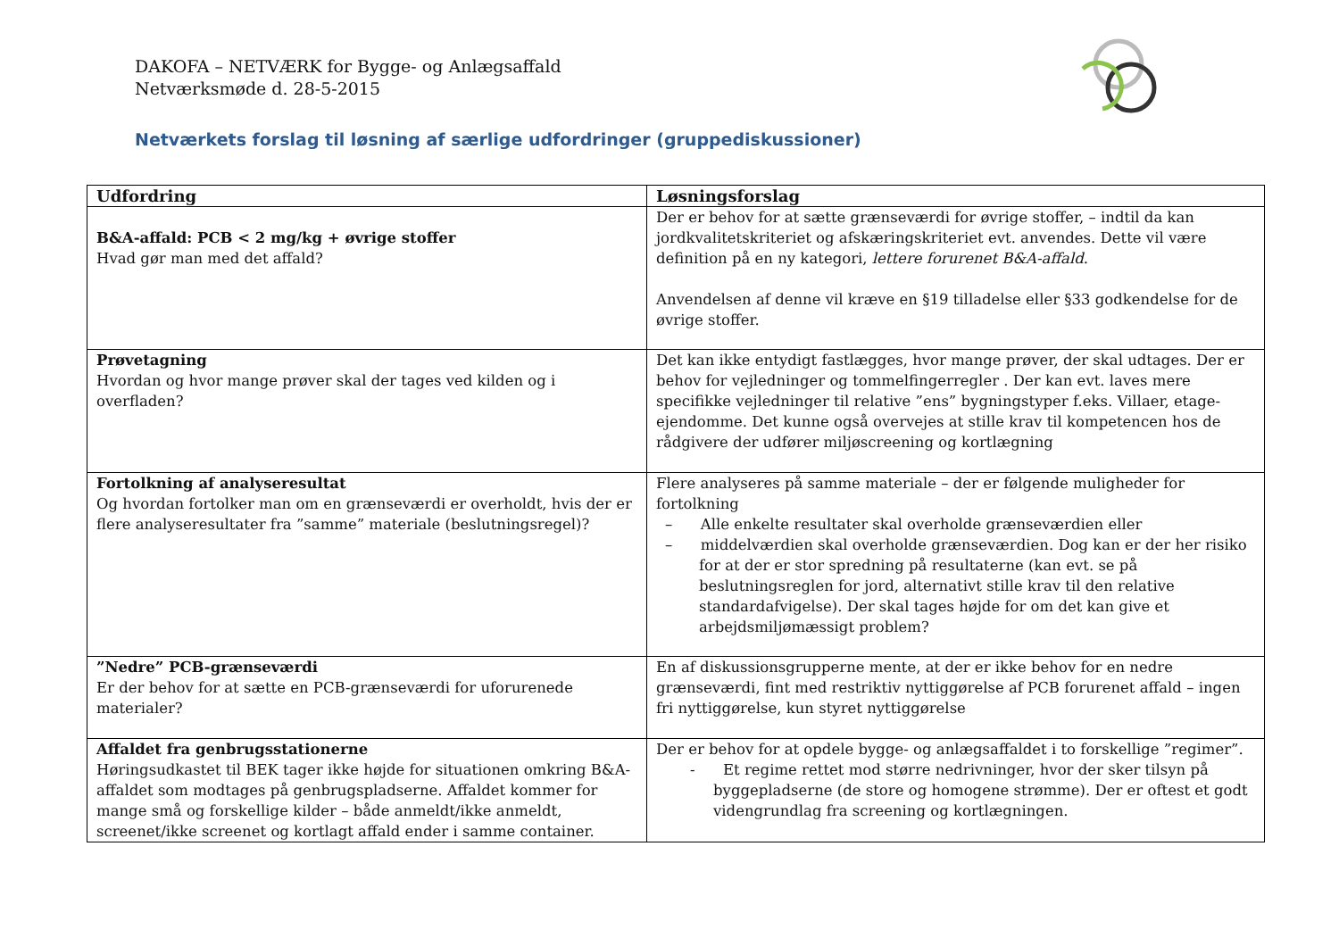DAKOFA – NETVÆRK for Bygge- og Anlægsaffald
Netværksmøde d. 28-5-2015
Netværkets forslag til løsning af særlige udfordringer (gruppediskussioner)
| Udfordring | Løsningsforslag |
| --- | --- |
| B&A-affald: PCB < 2 mg/kg + øvrige stoffer Hvad gør man med det affald? | Der er behov for at sætte grænseværdi for øvrige stoffer, – indtil da kan jordkvalitetskriteriet og afskæringskriteriet evt. anvendes. Dette vil være definition på en ny kategori, lettere forurenet B&A-affald . Anvendelsen af denne vil kræve en §19 tilladelse eller §33 godkendelse for de øvrige stoffer. |
| Prøvetagning Hvordan og hvor mange prøver skal der tages ved kilden og i overfladen? | Det kan ikke entydigt fastlægges, hvor mange prøver, der skal udtages. Der er behov for vejledninger og tommelfingerregler . Der kan evt. laves mere specifikke vejledninger til relative ”ens” bygningstyper f.eks. Villaer, etage-ejendomme. Det kunne også overvejes at stille krav til kompetencen hos de rådgivere der udfører miljøscreening og kortlægning |
| Fortolkning af analyseresultat Og hvordan fortolker man om en grænseværdi er overholdt, hvis der er flere analyseresultater fra ”samme” materiale (beslutningsregel)? | Flere analyseres på samme materiale – der er følgende muligheder for fortolkning – Alle enkelte resultater skal overholde grænseværdien eller – middelværdien skal overholde grænseværdien. Dog kan er der her risiko for at der er stor spredning på resultaterne (kan evt. se på beslutningsreglen for jord, alternativt stille krav til den relative standardafvigelse). Der skal tages højde for om det kan give et arbejdsmiljømæssigt problem? |
| ”Nedre” PCB-grænseværdi Er der behov for at sætte en PCB-grænseværdi for uforurenede materialer? | En af diskussionsgrupperne mente, at der er ikke behov for en nedre grænseværdi, fint med restriktiv nyttiggørelse af PCB forurenet affald – ingen fri nyttiggørelse, kun styret nyttiggørelse |
| Affaldet fra genbrugsstationerne Høringsudkastet til BEK tager ikke højde for situationen omkring B&A-affaldet som modtages på genbrugspladserne. Affaldet kommer for mange små og forskellige kilder – både anmeldt/ikke anmeldt, screenet/ikke screenet og kortlagt affald ender i samme container. | Der er behov for at opdele bygge- og anlægsaffaldet i to forskellige ”regimer”. - Et regime rettet mod større nedrivninger, hvor der sker tilsyn på byggepladserne (de store og homogene strømme). Der er oftest et godt videngrundlag fra screening og kortlægningen. |